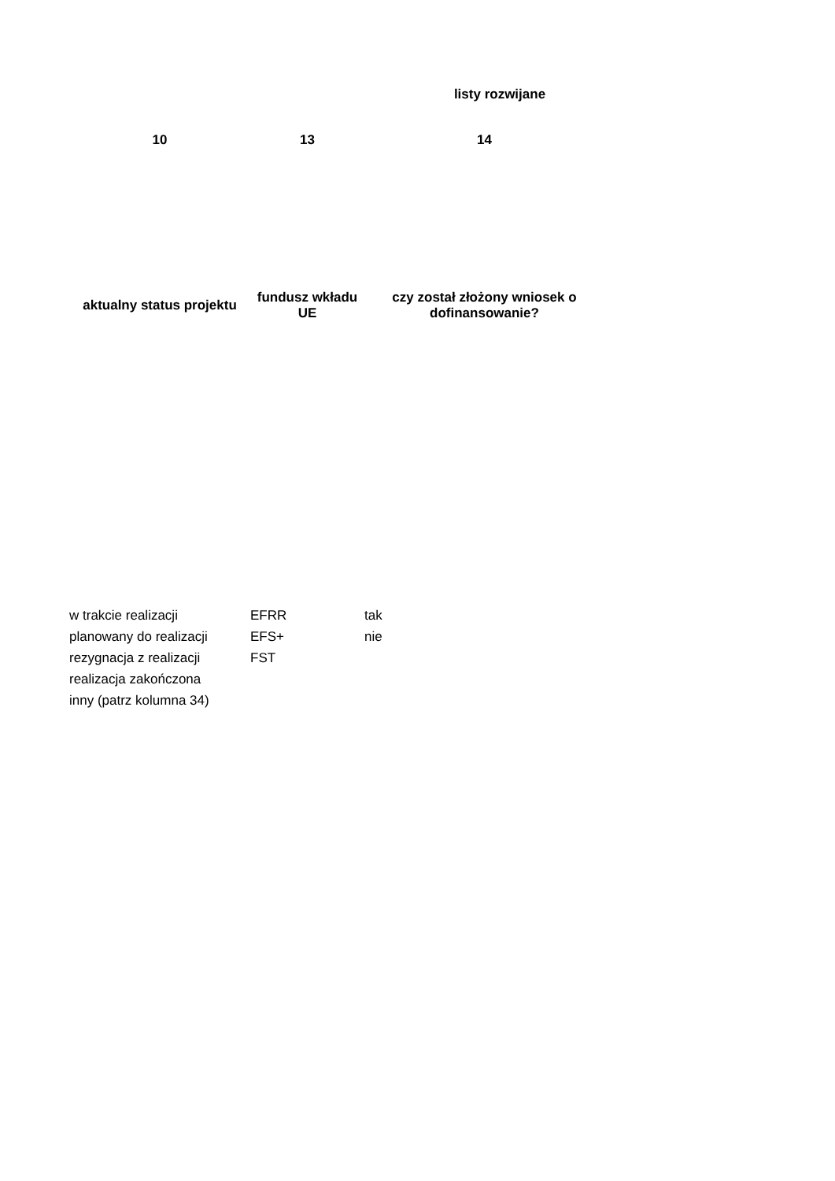listy rozwijane
| 10 | 13 | 14 |
| --- | --- | --- |
| aktualny status projektu | fundusz wkładu UE | czy został złożony wniosek o dofinansowanie? |
| w trakcie realizacji | EFRR | tak |
| planowany do realizacji | EFS+ | nie |
| rezygnacja z realizacji | FST | |
| realizacja zakończona | | |
| inny (patrz kolumna 34) | | |